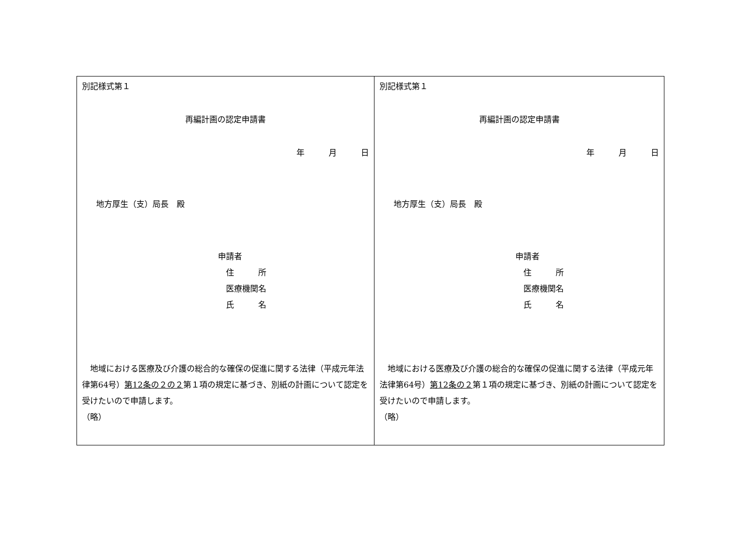| 別記様式第１ 再編計画の認定申請書 年 月 日 地方厚生（支）局長 殿 申請者 住 所 医療機関名 氏 名 地域における医療及び介護の総合的な確保の促進に関する法律（平成元年法律第64号） 第12条の２の２ 第１項の規定に基づき、別紙の計画について認定を受けたいので申請します。 （略） | 別記様式第１ 再編計画の認定申請書 年 月 日 地方厚生（支）局長 殿 申請者 住 所 医療機関名 氏 名 地域における医療及び介護の総合的な確保の促進に関する法律（平成元年法律第64号） 第12条の２ 第１項の規定に基づき、別紙の計画について認定を受けたいので申請します。 （略） |